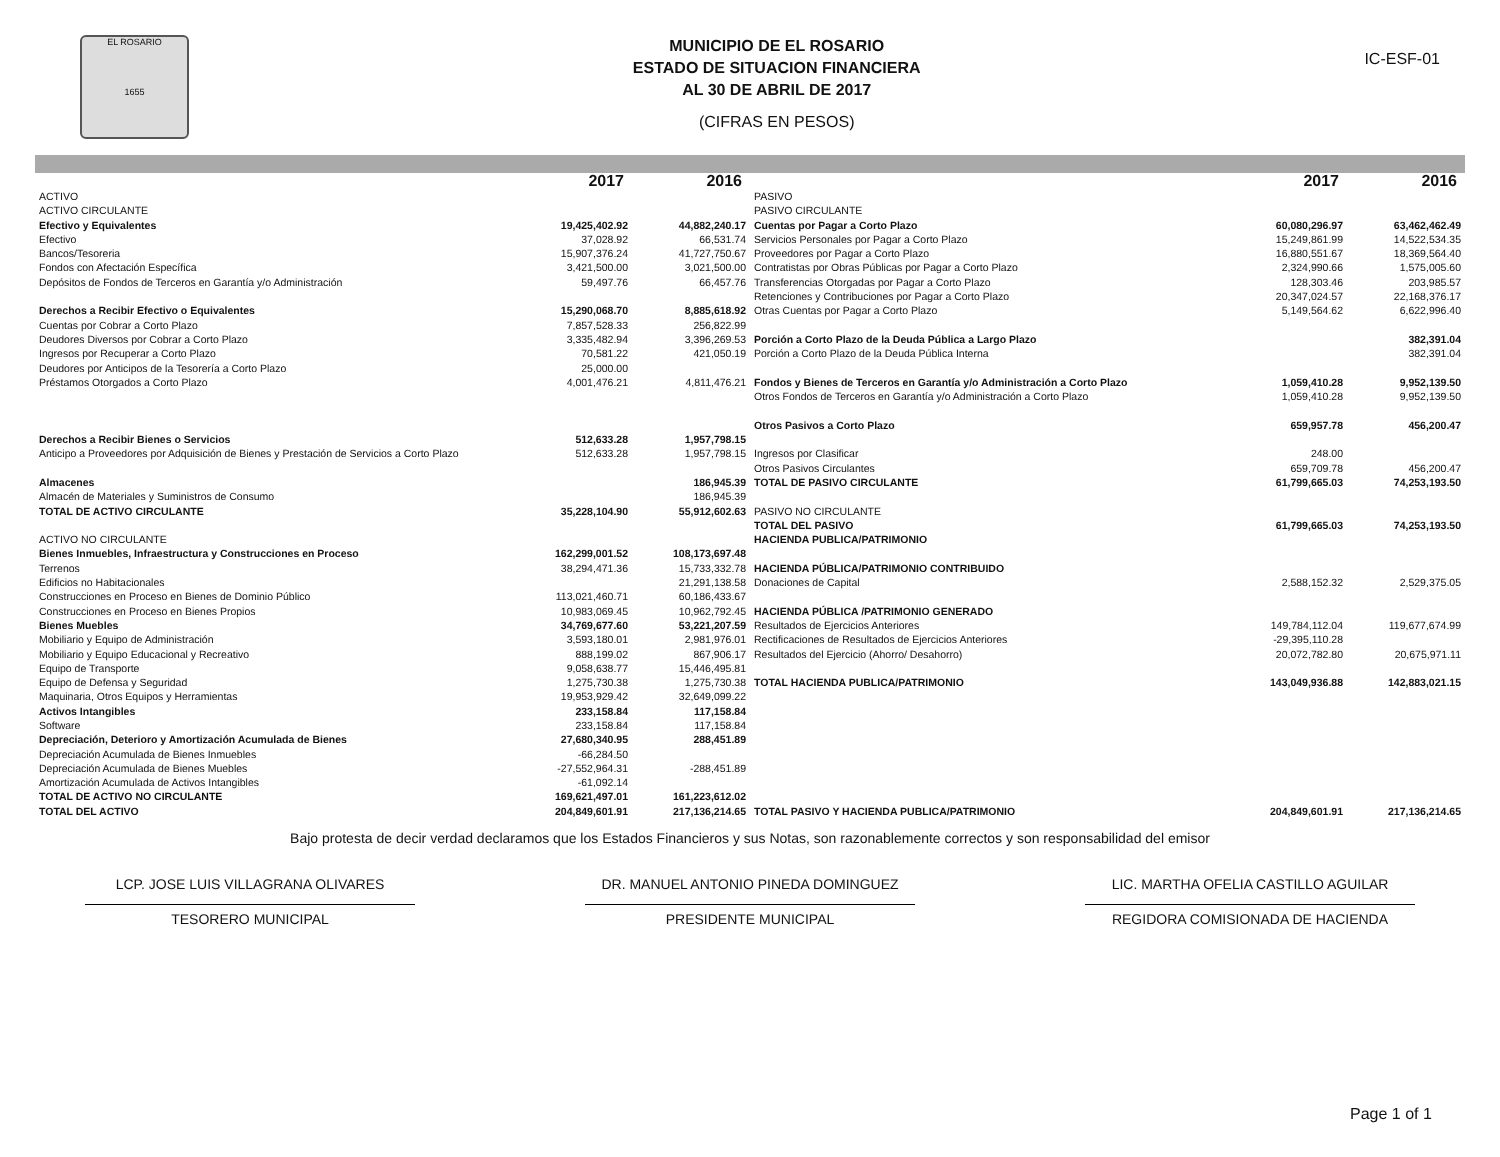EL ROSARIO
1655
MUNICIPIO DE EL ROSARIO
ESTADO DE SITUACION FINANCIERA
AL 30 DE ABRIL DE 2017
(CIFRAS EN PESOS)
IC-ESF-01
| | 2017 | 2016 |
| --- | --- | --- |
| ACTIVO | | |
| ACTIVO CIRCULANTE | | |
| Efectivo y Equivalentes | 19,425,402.92 | 44,882,240.17 |
| Efectivo | 37,028.92 | 66,531.74 |
| Bancos/Tesoreria | 15,907,376.24 | 41,727,750.67 |
| Fondos con Afectación Específica | 3,421,500.00 | 3,021,500.00 |
| Depósitos de Fondos de Terceros en Garantía y/o Administración | 59,497.76 | 66,457.76 |
| Derechos a Recibir Efectivo o Equivalentes | 15,290,068.70 | 8,885,618.92 |
| Cuentas por Cobrar a Corto Plazo | 7,857,528.33 | 256,822.99 |
| Deudores Diversos por Cobrar a Corto Plazo | 3,335,482.94 | 3,396,269.53 |
| Ingresos por Recuperar a Corto Plazo | 70,581.22 | 421,050.19 |
| Deudores por Anticipos de la Tesorería a Corto Plazo | 25,000.00 | |
| Préstamos Otorgados a Corto Plazo | 4,001,476.21 | 4,811,476.21 |
| Derechos a Recibir Bienes o Servicios | 512,633.28 | 1,957,798.15 |
| Anticipo a Proveedores por Adquisición de Bienes y Prestación de Servicios a Corto Plazo | 512,633.28 | 1,957,798.15 |
| Almacenes | | 186,945.39 |
| Almacén de Materiales y Suministros de Consumo | | 186,945.39 |
| TOTAL DE ACTIVO CIRCULANTE | 35,228,104.90 | 55,912,602.63 |
| ACTIVO NO CIRCULANTE | | |
| Bienes Inmuebles, Infraestructura y Construcciones en Proceso | 162,299,001.52 | 108,173,697.48 |
| Terrenos | 38,294,471.36 | 15,733,332.78 |
| Edificios no Habitacionales | | 21,291,138.58 |
| Construcciones en Proceso en Bienes de Dominio Público | 113,021,460.71 | 60,186,433.67 |
| Construcciones en Proceso en Bienes Propios | 10,983,069.45 | 10,962,792.45 |
| Bienes Muebles | 34,769,677.60 | 53,221,207.59 |
| Mobiliario y Equipo de Administración | 3,593,180.01 | 2,981,976.01 |
| Mobiliario y Equipo Educacional y Recreativo | 888,199.02 | 867,906.17 |
| Equipo de Transporte | 9,058,638.77 | 15,446,495.81 |
| Equipo de Defensa y Seguridad | 1,275,730.38 | 1,275,730.38 |
| Maquinaria, Otros Equipos y Herramientas | 19,953,929.42 | 32,649,099.22 |
| Activos Intangibles | 233,158.84 | 117,158.84 |
| Software | 233,158.84 | 117,158.84 |
| Depreciación, Deterioro y Amortización Acumulada de Bienes | 27,680,340.95 | 288,451.89 |
| Depreciación Acumulada de Bienes Inmuebles | -66,284.50 | |
| Depreciación Acumulada de Bienes Muebles | -27,552,964.31 | -288,451.89 |
| Amortización Acumulada de Activos Intangibles | -61,092.14 | |
| TOTAL DE ACTIVO NO CIRCULANTE | 169,621,497.01 | 161,223,612.02 |
| TOTAL DEL ACTIVO | 204,849,601.91 | 217,136,214.65 |
| | 2017 | 2016 |
| --- | --- | --- |
| PASIVO | | |
| PASIVO CIRCULANTE | | |
| Cuentas por Pagar a Corto Plazo | 60,080,296.97 | 63,462,462.49 |
| Servicios Personales por Pagar a Corto Plazo | 15,249,861.99 | 14,522,534.35 |
| Proveedores por Pagar a Corto Plazo | 16,880,551.67 | 18,369,564.40 |
| Contratistas por Obras Públicas por Pagar a Corto Plazo | 2,324,990.66 | 1,575,005.60 |
| Transferencias Otorgadas por Pagar a Corto Plazo | 128,303.46 | 203,985.57 |
| Retenciones y Contribuciones por Pagar a Corto Plazo | 20,347,024.57 | 22,168,376.17 |
| Otras Cuentas por Pagar a Corto Plazo | 5,149,564.62 | 6,622,996.40 |
| Porción a Corto Plazo de la Deuda Pública a Largo Plazo | | 382,391.04 |
| Porción a Corto Plazo de la Deuda Pública Interna | | 382,391.04 |
| Fondos y Bienes de Terceros en Garantía y/o Administración a Corto Plazo | 1,059,410.28 | 9,952,139.50 |
| Otros Fondos de Terceros en Garantía y/o Administración a Corto Plazo | 1,059,410.28 | 9,952,139.50 |
| Otros Pasivos a Corto Plazo | 659,957.78 | 456,200.47 |
| Ingresos por Clasificar | 248.00 | |
| Otros Pasivos Circulantes | 659,709.78 | 456,200.47 |
| TOTAL DE PASIVO CIRCULANTE | 61,799,665.03 | 74,253,193.50 |
| PASIVO NO CIRCULANTE | | |
| TOTAL DEL PASIVO | 61,799,665.03 | 74,253,193.50 |
| HACIENDA PUBLICA/PATRIMONIO | | |
| HACIENDA PÚBLICA/PATRIMONIO CONTRIBUIDO | | |
| Donaciones de Capital | 2,588,152.32 | 2,529,375.05 |
| HACIENDA PÚBLICA /PATRIMONIO GENERADO | | |
| Resultados de Ejercicios Anteriores | 149,784,112.04 | 119,677,674.99 |
| Rectificaciones de Resultados de Ejercicios Anteriores | -29,395,110.28 | |
| Resultados del Ejercicio (Ahorro/ Desahorro) | 20,072,782.80 | 20,675,971.11 |
| TOTAL HACIENDA PUBLICA/PATRIMONIO | 143,049,936.88 | 142,883,021.15 |
| TOTAL PASIVO Y HACIENDA PUBLICA/PATRIMONIO | 204,849,601.91 | 217,136,214.65 |
Bajo protesta de decir verdad declaramos que los Estados Financieros y sus Notas, son razonablemente correctos y son responsabilidad del emisor
LCP. JOSE LUIS VILLAGRANA OLIVARES
TESORERO MUNICIPAL
DR. MANUEL ANTONIO PINEDA DOMINGUEZ
PRESIDENTE MUNICIPAL
LIC. MARTHA OFELIA CASTILLO AGUILAR
REGIDORA COMISIONADA DE HACIENDA
Page 1 of 1